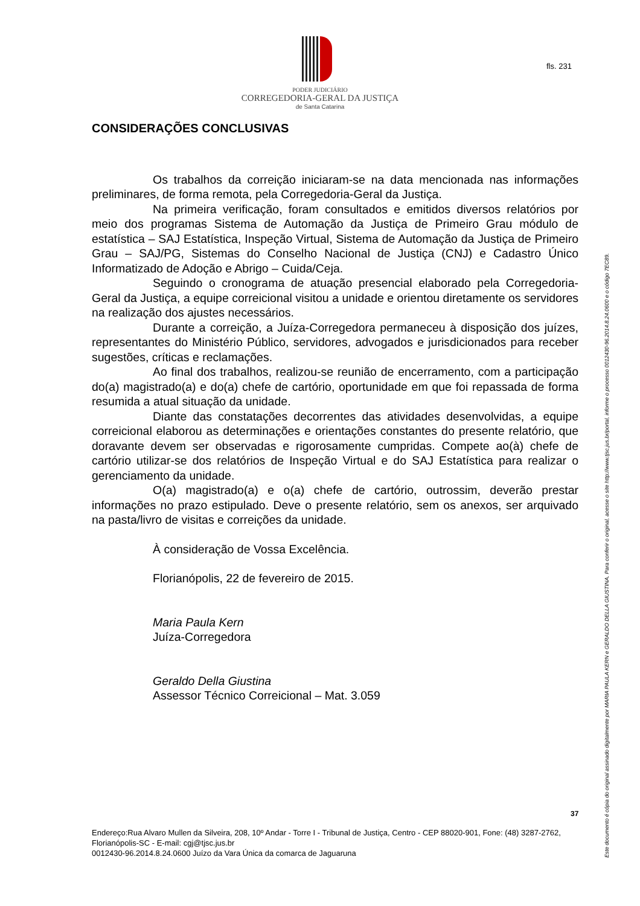PODER JUDICIÁRIO
CORREGEDORIA-GERAL DA JUSTIÇA
de Santa Catarina
fls. 231
CONSIDERAÇÕES CONCLUSIVAS
Os trabalhos da correição iniciaram-se na data mencionada nas informações preliminares, de forma remota, pela Corregedoria-Geral da Justiça.
Na primeira verificação, foram consultados e emitidos diversos relatórios por meio dos programas Sistema de Automação da Justiça de Primeiro Grau módulo de estatística – SAJ Estatística, Inspeção Virtual, Sistema de Automação da Justiça de Primeiro Grau – SAJ/PG, Sistemas do Conselho Nacional de Justiça (CNJ) e Cadastro Único Informatizado de Adoção e Abrigo – Cuida/Ceja.
Seguindo o cronograma de atuação presencial elaborado pela Corregedoria-Geral da Justiça, a equipe correicional visitou a unidade e orientou diretamente os servidores na realização dos ajustes necessários.
Durante a correição, a Juíza-Corregedora permaneceu à disposição dos juízes, representantes do Ministério Público, servidores, advogados e jurisdicionados para receber sugestões, críticas e reclamações.
Ao final dos trabalhos, realizou-se reunião de encerramento, com a participação do(a) magistrado(a) e do(a) chefe de cartório, oportunidade em que foi repassada de forma resumida a atual situação da unidade.
Diante das constatações decorrentes das atividades desenvolvidas, a equipe correicional elaborou as determinações e orientações constantes do presente relatório, que doravante devem ser observadas e rigorosamente cumpridas. Compete ao(à) chefe de cartório utilizar-se dos relatórios de Inspeção Virtual e do SAJ Estatística para realizar o gerenciamento da unidade.
O(a) magistrado(a) e o(a) chefe de cartório, outrossim, deverão prestar informações no prazo estipulado. Deve o presente relatório, sem os anexos, ser arquivado na pasta/livro de visitas e correições da unidade.
À consideração de Vossa Excelência.
Florianópolis, 22 de fevereiro de 2015.
Maria Paula Kern
Juíza-Corregedora
Geraldo Della Giustina
Assessor Técnico Correicional – Mat. 3.059
Este documento é cópia do original assinado digitalmente por MARIA PAULA KERN e GERALDO DELLA GIUSTINA. Para conferir o original, acesse o site http://www.tjsc.jus.br/portal, informe o processo 0012430-96.2014.8.24.0600 e o código 7EC89.
37
Endereço:Rua Alvaro Mullen da Silveira, 208, 10º Andar - Torre I - Tribunal de Justiça, Centro - CEP 88020-901, Fone: (48) 3287-2762, Florianópolis-SC - E-mail: cgj@tjsc.jus.br
0012430-96.2014.8.24.0600 Juízo da Vara Única da comarca de Jaguaruna